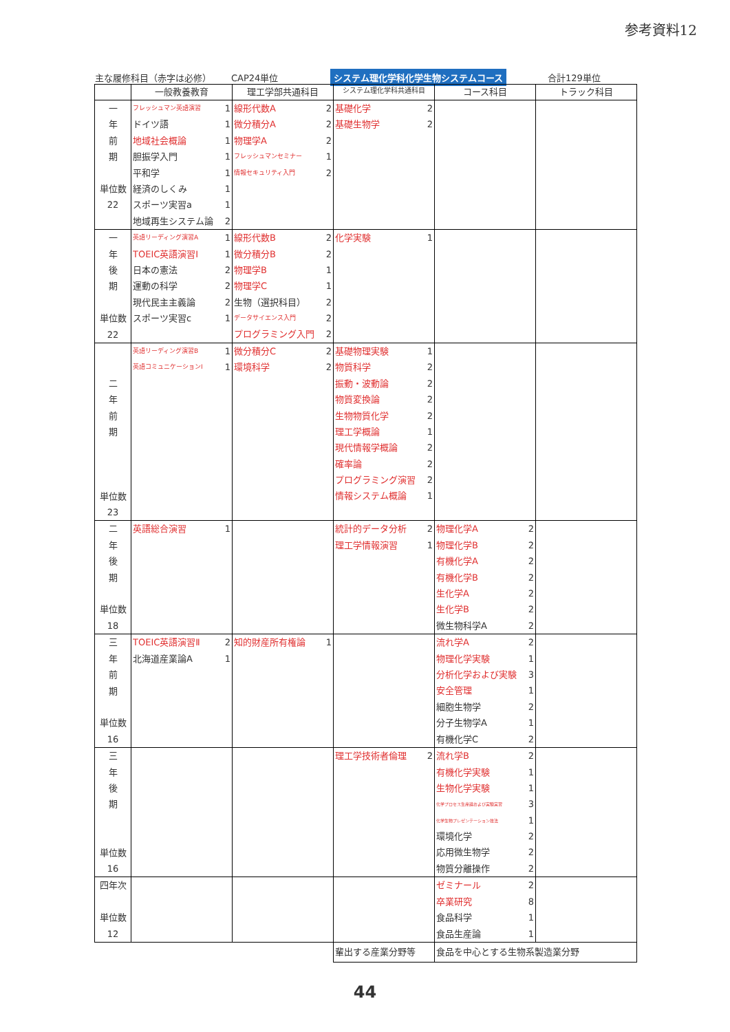参考資料12
主な履修科目（赤字は必修） CAP24単位 システム理化学科化学生物システムコース 合計129単位
| | 一般教養教育 | 理工学部共通科目 | システム理化学科共通科目 | コース科目 | トラック科目 |
| --- | --- | --- | --- | --- | --- |
| 一 年 前 期 単位数 22 | フレッシュマン英語演習 1 ドイツ語 1 地域社会概論 1 胆振学入門 1 平和学 1 経済のしくみ 1 スポーツ実習a 1 地域再生システム論 2 | 線形代数A 2 微分積分A 2 物理学A 2 フレッシュマンセミナー 1 情報セキュリティ入門 2 | 基礎化学 2 基礎生物学 2 | | |
| 一 年 後 期 単位数 22 | 英語リーディング演習A 1 TOEIC英語演習Ⅰ 1 日本の憲法 2 運動の科学 2 現代民主主義論 2 スポーツ実習c 1 | 線形代数B 2 微分積分B 2 物理学B 1 物理学C 1 生物（選択科目） 2 データサイエンス入門 2 プログラミング入門 2 | 化学実験 1 | | |
| 二 年 前 期 単位数 23 | 英語リーディング演習B 1 英語コミュニケーションⅠ 1 | 微分積分C 2 環境科学 2 | 基礎物理実験 1 物質科学 2 振動・波動論 2 物質変換論 2 生物物質化学 2 理工学概論 1 現代情報学概論 2 確率論 2 プログラミング演習 2 情報システム概論 1 | | |
| 二 年 後 期 単位数 18 | 英語総合演習 1 | | 統計的データ分析 2 理工学情報演習 1 | 物理化学A 2 物理化学B 2 有機化学A 2 有機化学B 2 生化学A 2 生化学B 2 微生物科学A 2 | |
| 三 年 前 期 単位数 16 | TOEIC英語演習Ⅱ 2 北海道産業論A 1 | 知的財産所有権論 1 | | 流れ学A 2 物理化学実験 1 分析化学および実験 3 安全管理 1 細胞生物学 2 分子生物学A 1 有機化学C 2 | |
| 三 年 後 期 単位数 16 | | | 理工学技術者倫理 2 | 流れ学B 2 有機化学実験 1 生物化学実験 1 化学プロセス生産論および実験実習 3 化学生物プレゼンテーション技法 1 環境化学 2 応用微生物学 2 物質分離操作 2 | |
| 四年次 単位数 12 | | | | ゼミナール 2 卒業研究 8 食品科学 1 食品生産論 1 | |
| | | | 輩出する産業分野等 | 食品を中心とする生物系製造業分野 | |
44